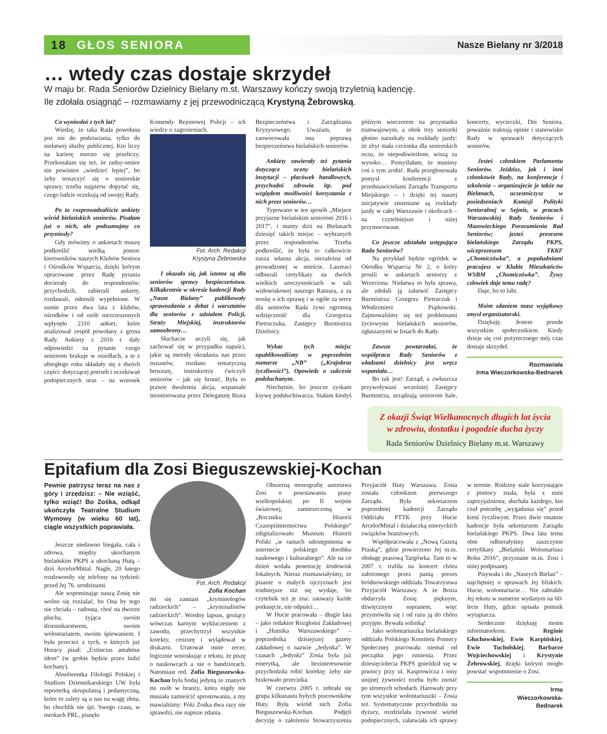18 GŁOS SENIORA
Nasze Bielany nr 3/2018
… wtedy czas dostaje skrzydeł
W maju br. Rada Seniorów Dzielnicy Bielany m.st. Warszawy kończy swoją trzyletnią kadencję.
Ile zdołała osiągnąć – rozmawiamy z jej przewodniczącą Krystyną Żebrowską.
Co wyniosłaś z tych lat?
Wiedzę, że taka Rada powołana jest nie do podziwiania, tylko do niełatwej służby publicznej. Kto liczy na karierę mocno się przeliczy. Przekonałam się też, że radny-senior nie powinien „wiedzieć lepiej”, bo żeby troszczyć się o seniorskie sprawy, trzeba najpierw dopytać się, czego ludzie oczekują od swojej Rady.
Po to rozprowadzaliście ankiety wśród bielańskich seniorów. Pisałam już o nich, ale podsumujmy co przyniosły?
Gdy mówimy o ankietach muszę podkreślić wielką pomoc kierowników naszych Klubów Seniora i Ośrodków Wsparcia, dzięki którym opracowane przez Radę pytania docierały do respondentów; przychodzili, zabierali ankiety, rozdawali, odnosili wypełnione. W sumie przez dwa lata z klubów, ośrodków i od osób niezrzeszonych wpłynęło 2310 ankiet, które analizował zespół powołany z grona Rady. Ankiety z 2016 r. dały odpowiedzi na pytanie czego seniorom brakuje w osiedlach, a te z ubiegłego roku składały się z dwóch części: dotyczącej potrzeb i oczekiwań podopiecznych oraz – na wniosek Komendy Rejonowej Policji – ich wiedzy o zagrożeniach.
Fot. Arch. Redakcji
Krystyna Żebrowska
I okazało się, jak istotne są dla seniorów sprawy bezpieczeństwa. Kilkakrotnie w okresie kadencji Rady „Nasze Bielany” publikowały sprawozdania z debat i warsztatów dla seniorów z udziałem Policji, Straży Miejskiej, instruktorów samoobrony…
Słuchacze uczyli się, jak zachować się w przypadku napaści, jakie są metody okradania nas przez oszustów, rozdano tematyczną broszurę, instruktorzy ćwiczyli seniorów – jak się bronić. Była to prawie dwuletnia akcja, wspaniale monitorowana przez Delegaturę Biura Bezpieczeństwa i Zarządzania Kryzysowego. Uważam, że zaowocowała ona poprawą bezpieczeństwa bielańskich seniorów.
Ankiety zawierały też pytania dotyczące oceny bielańskich instytucji – placówek handlowych, przychodni zdrowia itp. pod względem możliwości korzystania z nich przez seniorów…
Typowano w ten sposób „Miejsce przyjazne bielańskim seniorom 2016 i 2017”, i mamy dziś na Bielanach dziesięć takich miejsc – wybranych przez respondentów. Trzeba podkreślić, że była to całkowicie nasza własna akcja, niezależna od prowadzonej w mieście. Laureaci odbierali certyfikaty na dwóch wielkich uroczystościach w sali widowiskowej naszego Ratusza, a za troskę o ich oprawę i w ogóle za serce dla seniorów Rada żywi ogromną wdzięczność dla Grzegorza Pietruczuka, Zastępcy Burmistrza Dzielnicy.
Wykaz tych miejsc opublikowaliśmy w poprzednim numerze „NB” („Krajobraz życzliwości”). Opowiedz o sukcesie podsłuchanym.
Niechętnie, bo jeszcze zyskam ksywę podsłuchiwacza. Stałam kiedyś późnym wieczorem na przystanku tramwajowym, a obok trzy seniorki głośno narzekały na rozkłady jazdy: że zbyt mała czcionka dla seniorskich oczu, że niepodświetlone, wiszą za wysoko… Pomyślałam, że musimy coś z tym zrobić. Rada przegłosowała pomysł konferencji z przedstawicielami Zarządu Transportu Miejskiego – i dzięki tej naszej inicjatywie zmieniane są rozkłady jazdy w całej Warszawie i okolicach – na czytelniejsze i niżej przymocowane.
Co jeszcze zdziałała ustępująca Rada Seniorów?
Na przykład będzie ogródek w Ośrodku Wsparcia Nr 2, o który prosili w ankietach seniorzy z Wrzeciona. Niełatwa to była sprawa, ale zdołali ją załatwić Zastępcy Burmistrza: Grzegorz Pietruczuk i Włodzimierz Piątkowski. Zajmowaliśmy się też problemami życiowymi bielańskich seniorów, zgłaszanymi w listach do Rady.
Zawsze powtarzałaś, że współpraca Rady Seniorów z władzami dzielnicy jest wręcz wspaniała…
Bo tak jest! Zarząd, a zwłaszcza przywoływani wcześniej Zastępcy Burmistrza, urządzają seniorom bale, koncerty, wycieczki, Dni Seniora, poważnie traktują opinie i stanowisko Rady w sprawach dotyczących seniorów.
Jesteś członkiem Parlamentu Seniorów. Jeździsz, jak i inni członkowie Rady, na konferencje i szkolenia – organizujecie je także na Bielanach, uczestniczysz w posiedzeniach Komisji Polityki Senioralnej w Sejmie, w pracach Warszawskiej Rady Seniorów i Mazowieckiego Porozumienia Rad Seniorów; jesteś prezesem bielańskiego Zarządu PKPS, wiceprezesem TKKF „Chomiczówka”, a popołudniami pracujesz w Klubie Mieszkańców WSBM „Chomiczówka”. Żywy człowiek daje temu radę?
Daje, bo to lubi.
Moim zdaniem masz wyjątkowy zmysł organizatorski.
Dziękuję. Jestem przede wszystkim społecznikiem. Kiedy dzieje się coś pożytecznego mój czas dostaje skrzydeł.
Rozmawiała
Irma Wieczorkowska-Bednarek
Z okazji Świąt Wielkanocnych długich lat życia
w zdrowiu, dostatku i pogodzie ducha życzy
Rada Seniorów Dzielnicy Bielany m.st. Warszawy
Epitafium dla Zosi Bieguszewskiej-Kochan
Pewnie patrzysz teraz na nas z góry i zrzędzisz: – Nie wziąść, tylko wziąć! Bo Zośka, odkąd ukończyła Teatralne Studium Wymowy (w wieku 60 lat), ciągle wszystkich poprawiała.
Jeszcze niedawno biegała, cała i zdrowa, między ukochanym bielańskim PKPS a ukochaną Hutą – dziś ArcelorMittal. Nagle, 20 lutego rozdzwoniły się telefony na tydzień: przed Jej 76. urodzinami.
Ale wspominając naszą Zosię nie wolno się rozżalać, bo Ona by tego nie chciała – radosna, choć na dworze plucha, żyjąca swoim dziennikarstwem, swoim wolontariatem, swoim śpiewaniem. I była przecież z tych, o których już Horacy pisał: „Extinctus amabitur idem” (w grobie będzie przez ludzi kochany).
Absolwentka Filologii Polskiej i Studium Dziennikarskiego UW była reporterką skrupulatną i pedantyczną, które to zalety są u nas na wagę złota, bo chochlik nie śpi. Swego czasu, w mrokach PRL, pisnęło
Fot. Arch. Redakcji
Zofia Kochan
mi się zamiast „kryminologów radzieckich” – „kryminalistów radzieckich”. Wredny lapsus, grożący wówczas karnym wykluczeniem z zawodu, przechytrzył wszystkie korekty, cenzurę i wylądował w drukarni. Uratował mnie zecer, logicznie wnioskując z tekstu, że piszę o naukowcach a nie o bandziorach. Natomiast red. Zofia Bieguszewska-Kochan była bodaj jedyną ze znanych mi osób w branży, która nigdy nie musiała zamieścić sprostowania, a my mawialiśmy: Póki Zośka dwa razy nie sprawdzi, nie napisze zdania.
Obszerną monografię autorstwa Zosi o powstawaniu prasy wielkopolskiej po II wojnie światowej, zamieszczoną w „Roczniku Historii Czasopiśmiennictwa Polskiego” zdigitalizowało Muzeum Historii Polski „w ramach udostępnienia w internecie polskiego dorobku naukowego i kulturalnego”. Ale na co dzień wolała penetrację środowisk lokalnych. Nieraz rozmawiałyśmy, że pisanie o małych ojczyznach jest trudniejsze niż się wydaje, bo czytelnik też je zna: zauważy każde potknięcie, nie odpuści…
W Hucie pracowała – długie lata – jako redaktor Rozgłośni Zakładowej i „Hutnika Warszawskiego” – poprzednika dzisiejszej gazety zakładowej o nazwie „Jedynka”. W czasach „Jedynki” Zosia była już emerytką, ale bezinteresownie przychodziła robić korektę: żeby nie brakowało przecinka.
W czerwcu 2005 r. zebrała się grupa kilkunastu byłych pracowników Huty. Była wśród nich Zofia Bieguszewska-Kochan. Podjęli decyzję o założeniu Stowarzyszenia Przyjaciół Huty Warszawa. Zosia została członkiem pierwszego Zarządu. Była sekretarzem poprzedniej kadencji Zarządu Oddziału PTTK przy Hucie ArcelorMittal i działaczką emeryckich związków branżowych.
Współpracowała z „Nową Gazetą Praską”, gdzie powierzono Jej m.in. obsługę prasową Targówka. Tam to w 2007 r. trafiła na koncert chóru założonego przez panią prezes bródnowskiego oddziału Towarzystwa Przyjaciół Warszawy. A że Bozia obdarzyła Zosię pięknym, dźwięcznym sopranem, więc przymówiła się i od razu ją do chóru przyjęto. Bywała solistką!
Jako wolontariuszka bielańskiego oddziału Polskiego Komitetu Pomocy Społecznej pracowała niemal od początku jego istnienia. Przez dziesięciolecia PKPS gnieździł się w piwnicy przy ul. Kasprowicza i tony unijnej żywności trzeba było znosić po stromych schodach. Harowały przy tym wszystkie wolontariuszki – Zosia też. Systematycznie przychodziła na dyżury, rozdzielała żywność wśród podopiecznych, załatwiała ich sprawy w terenie. Rodziny stale korzystające z pomocy znała, była z nimi zaprzyjaźniona; słuchała każdego, kto czuł potrzebę „wygadania się” przed kimś życzliwym. Przez dwie ostatnie kadencje była sekretarzem Zarządu bielańskiego PKPS. Dwa lata temu obie odbierałyśmy zaszczytne certyfikaty „Bielański Wolontariusz Roku 2016”, przyznane m.in. Zosi i niżej podpisanej.
Pisywała i do „Naszych Bielan” – najchętniej o sprawach Jej bliskich: Hucie, wolontariacie… Nie zabrakło Jej tekstu w numerze wydanym na 60-lecie Huty, gdzie opisała pomnik wytapiacza.
Serdecznie dziękuję moim informatorkom: Reginie Głuchowskiej, Ewie Karpińskiej, Ewie Tucholskiej, Barbarze Wojciechowskiej i Krystynie Żebrowskiej, dzięki którym mogło powstać wspomnienie o Zosi.
Irma
Wieczorkowska-
Bednarek